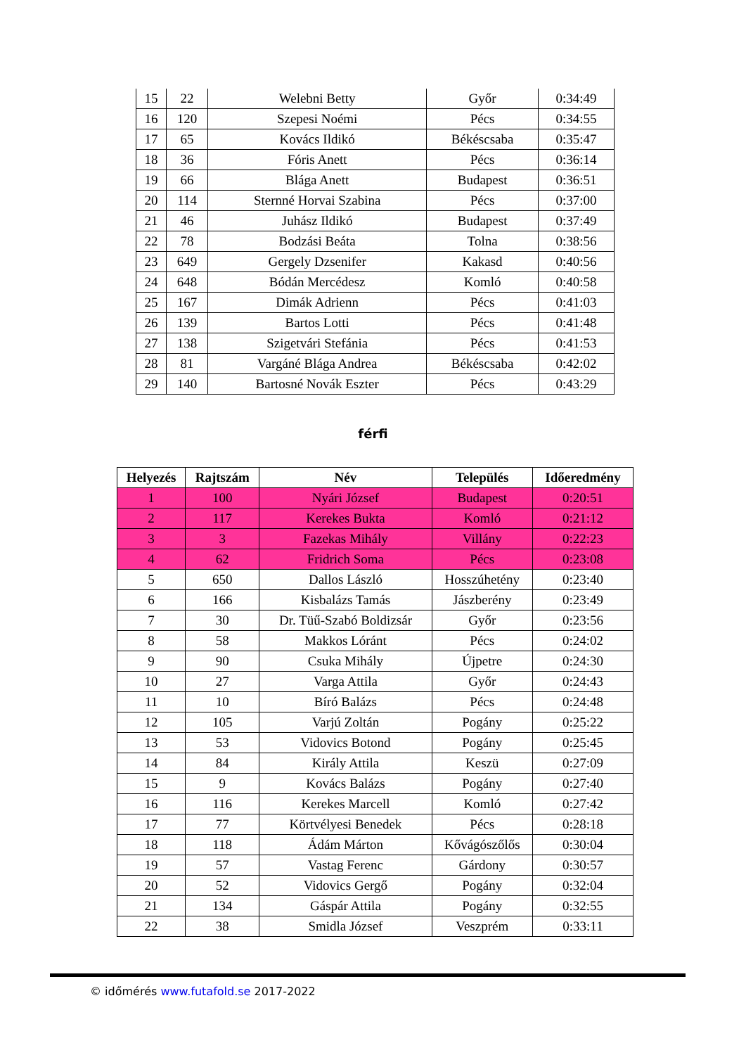| 15 | 22 | Welebni Betty | Győr | 0:34:49 |
| 16 | 120 | Szepesi Noémi | Pécs | 0:34:55 |
| 17 | 65 | Kovács Ildikó | Békéscsaba | 0:35:47 |
| 18 | 36 | Fóris Anett | Pécs | 0:36:14 |
| 19 | 66 | Blága Anett | Budapest | 0:36:51 |
| 20 | 114 | Sternné Horvai Szabina | Pécs | 0:37:00 |
| 21 | 46 | Juhász Ildikó | Budapest | 0:37:49 |
| 22 | 78 | Bodzási Beáta | Tolna | 0:38:56 |
| 23 | 649 | Gergely Dzsenifer | Kakasd | 0:40:56 |
| 24 | 648 | Bódán Mercédesz | Komló | 0:40:58 |
| 25 | 167 | Dimák Adrienn | Pécs | 0:41:03 |
| 26 | 139 | Bartos Lotti | Pécs | 0:41:48 |
| 27 | 138 | Szigetvári Stefánia | Pécs | 0:41:53 |
| 28 | 81 | Vargáné Blága Andrea | Békéscsaba | 0:42:02 |
| 29 | 140 | Bartosné Novák Eszter | Pécs | 0:43:29 |
férfi
| Helyezés | Rajtszám | Név | Település | Időeredmény |
| --- | --- | --- | --- | --- |
| 1 | 100 | Nyári József | Budapest | 0:20:51 |
| 2 | 117 | Kerekes Bukta | Komló | 0:21:12 |
| 3 | 3 | Fazekas Mihály | Villány | 0:22:23 |
| 4 | 62 | Fridrich Soma | Pécs | 0:23:08 |
| 5 | 650 | Dallos László | Hosszúhetény | 0:23:40 |
| 6 | 166 | Kisbalázs Tamás | Jászberény | 0:23:49 |
| 7 | 30 | Dr. Tüű-Szabó Boldizsár | Győr | 0:23:56 |
| 8 | 58 | Makkos Lóránt | Pécs | 0:24:02 |
| 9 | 90 | Csuka Mihály | Újpetre | 0:24:30 |
| 10 | 27 | Varga Attila | Győr | 0:24:43 |
| 11 | 10 | Bíró Balázs | Pécs | 0:24:48 |
| 12 | 105 | Varjú Zoltán | Pogány | 0:25:22 |
| 13 | 53 | Vidovics Botond | Pogány | 0:25:45 |
| 14 | 84 | Király Attila | Keszü | 0:27:09 |
| 15 | 9 | Kovács Balázs | Pogány | 0:27:40 |
| 16 | 116 | Kerekes Marcell | Komló | 0:27:42 |
| 17 | 77 | Körtvélyesi Benedek | Pécs | 0:28:18 |
| 18 | 118 | Ádám Márton | Kővágószőlős | 0:30:04 |
| 19 | 57 | Vastag Ferenc | Gárdony | 0:30:57 |
| 20 | 52 | Vidovics Gergő | Pogány | 0:32:04 |
| 21 | 134 | Gáspár Attila | Pogány | 0:32:55 |
| 22 | 38 | Smidla József | Veszprém | 0:33:11 |
© időmérés www.futafold.se 2017-2022